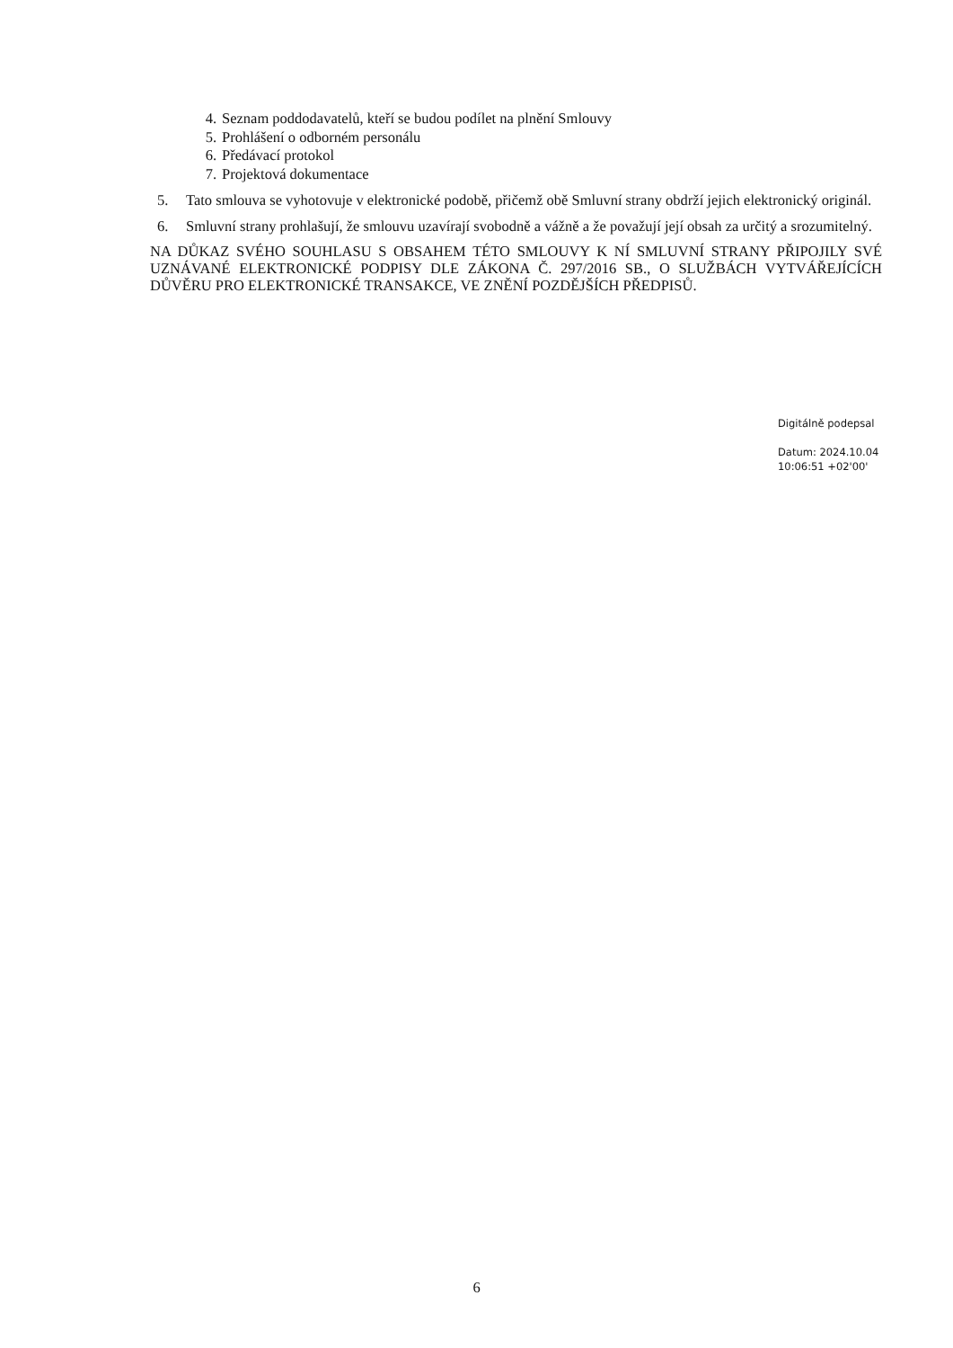4. Seznam poddodavatelů, kteří se budou podílet na plnění Smlouvy
5. Prohlášení o odborném personálu
6. Předávací protokol
7. Projektová dokumentace
5. Tato smlouva se vyhotovuje v elektronické podobě, přičemž obě Smluvní strany obdrží jejich elektronický originál.
6. Smluvní strany prohlašují, že smlouvu uzavírají svobodně a vážně a že považují její obsah za určitý a srozumitelný.
NA DŮKAZ SVÉHO SOUHLASU S OBSAHEM TÉTO SMLOUVY K NÍ SMLUVNÍ STRANY PŘIPOJILY SVÉ UZNÁVANÉ ELEKTRONICKÉ PODPISY DLE ZÁKONA Č. 297/2016 SB., O SLUŽBÁCH VYTVÁŘEJÍCÍCH DŮVĚRU PRO ELEKTRONICKÉ TRANSAKCE, VE ZNĚNÍ POZDĚJŠÍCH PŘEDPISŮ.
Digitálně podepsal
Datum: 2024.10.04
10:06:51 +02'00'
6